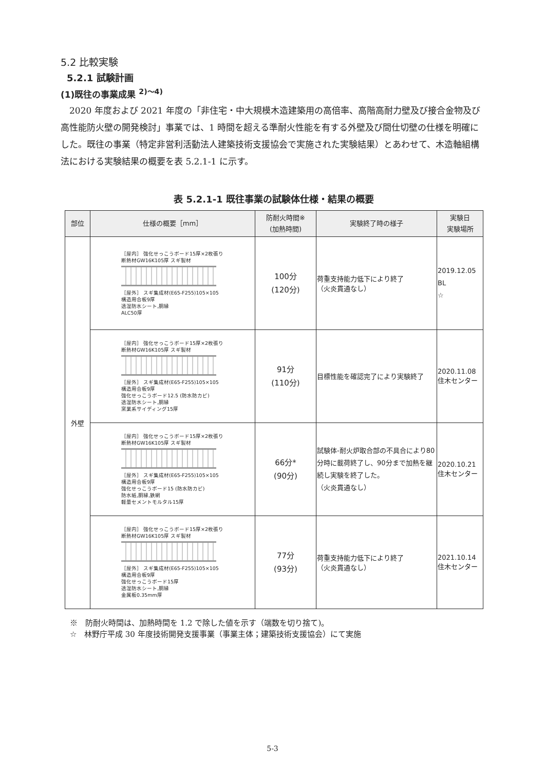5.2 比較実験
5.2.1 試験計画
(1)既往の事業成果 <sup>2)～4)</sup>
2020 年度および 2021 年度の「非住宅・中大規模木造建築用の高倍率、高階高耐力壁及び接合金物及び高性能防火壁の開発検討」事業では、1 時間を超える準耐火性能を有する外壁及び間仕切壁の仕様を明確にした。既往の事業（特定非営利活動法人建築技術支援協会で実施された実験結果）とあわせて、木造軸組構法における実験結果の概要を表 5.2.1-1 に示す。
表 5.2.1-1 既往事業の試験体仕様・結果の概要
| 部位 | 仕様の概要［mm］ | 防耐火時間※ (加熱時間) | 実験終了時の様子 | 実験日 実験場所 |
| --- | --- | --- | --- | --- |
| 外壁 | ［屋内］ 強化せっこうボード15厚×2枚張り 断熱材GW16K105厚 スギ製材 ［屋外］ スギ集成材(E65-F255)105×105 構造用合板9厚 透湿防水シート,胴縁 ALC50厚 | 100分 (120分) | 荷重支持能力低下により終了 （火炎貫通なし） | 2019.12.05 BL ☆ |
| | ［屋内］ 強化せっこうボード15厚×2枚張り 断熱材GW16K105厚 スギ製材 ［屋外］ スギ集成材(E65-F255)105×105 構造用合板9厚 強化せっこうボード12.5 (防水防カビ) 透湿防水シート,胴縁 窯業系サイディング15厚 | 91分 (110分) | 目標性能を確認完了により実験終了 | 2020.11.08 住木センター |
| | ［屋内］ 強化せっこうボード15厚×2枚張り 断熱材GW16K105厚 スギ製材 ［屋外］ スギ集成材(E65-F255)105×105 構造用合板9厚 強化せっこうボード15 (防水防カビ) 防水紙,胴縁,鉄網 軽量セメントモルタル15厚 | 66分* (90分) | 試験体-耐火炉取合部の不具合により80分時に載荷終了し、90分まで加熱を継続し実験を終了した。 （火炎貫通なし） | 2020.10.21 住木センター |
| | ［屋内］ 強化せっこうボード15厚×2枚張り 断熱材GW16K105厚 スギ製材 ［屋外］ スギ集成材(E65-F255)105×105 構造用合板9厚 強化せっこうボード15厚 透湿防水シート,胴縁 金属板0.35mm厚 | 77分 (93分) | 荷重支持能力低下により終了 （火炎貫通なし） | 2021.10.14 住木センター |
※　防耐火時間は、加熱時間を 1.2 で除した値を示す（端数を切り捨て)。
☆　林野庁平成 30 年度技術開発支援事業（事業主体；建築技術支援協会）にて実施
5-3